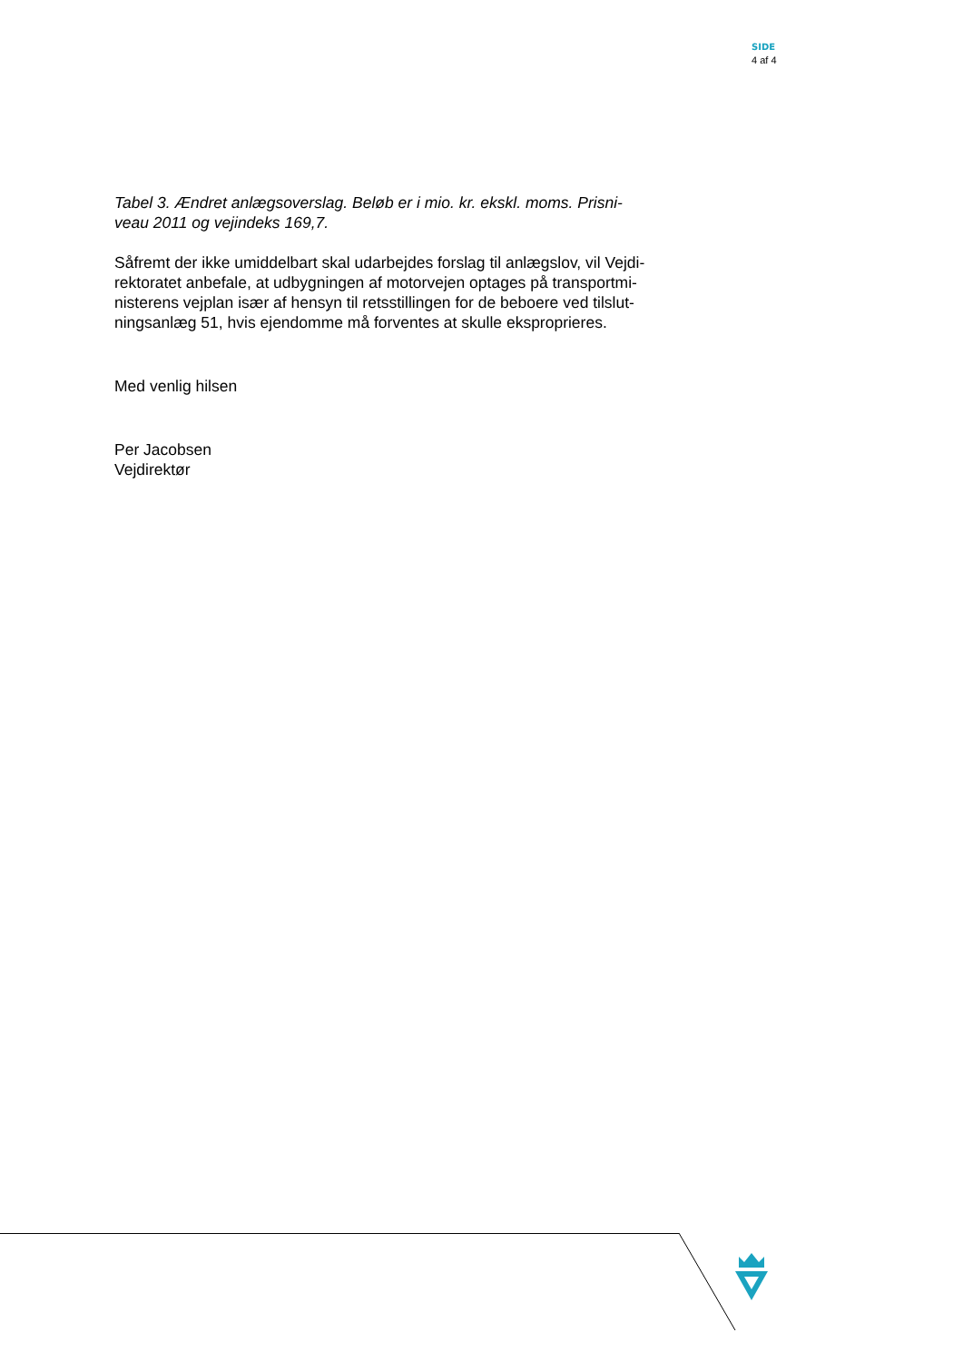SIDE
4 af 4
Tabel 3. Ændret anlægsoverslag. Beløb er i mio. kr. ekskl. moms. Prisni-
veau 2011 og vejindeks 169,7.
Såfremt der ikke umiddelbart skal udarbejdes forslag til anlægslov, vil Vejdi-
rektoratet anbefale, at udbygningen af motorvejen optages på transportmi-
nisterens vejplan især af hensyn til retsstillingen for de beboere ved tilslut-
ningsanlæg 51, hvis ejendomme må forventes at skulle eksproprieres.
Med venlig hilsen
Per Jacobsen
Vejdirektør